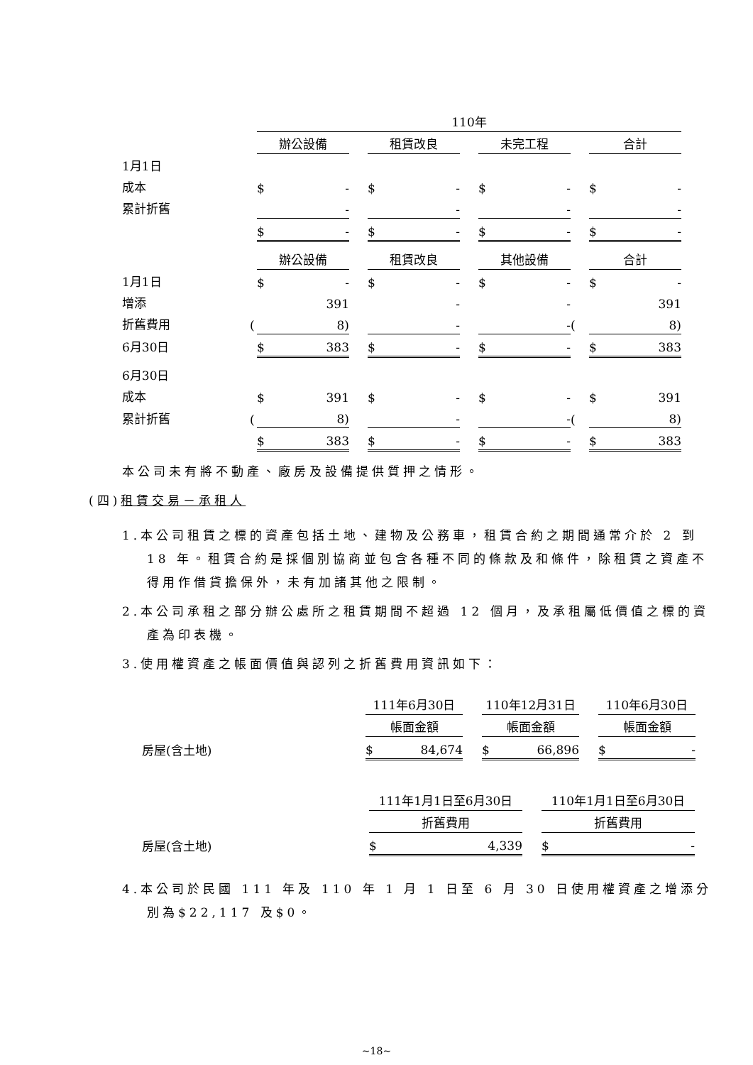| | | 110年 | | | | | | |
| | | 辦公設備 | | 租賃改良 | | 未完工程 | | 合計 |
| 1月1日 | | | | | | | | |
| 成本 | | $ - | | $ - | | $ - | | $ - |
| 累計折舊 | | - | | - | | - | | - |
| | | $ - | | $ - | | $ - | | $ - |
| | | 辦公設備 | | 租賃改良 | | 其他設備 | | 合計 |
| 1月1日 | | $ - | | $ - | | $ - | | $ - |
| 增添 | | 391 | | - | | - | | 391 |
| 折舊費用 | ( | 8) | | - | | - | ( | 8) |
| 6月30日 | | $ 383 | | $ - | | $ - | | $ 383 |
| 6月30日 | | | | | | | | |
| 成本 | | $ 391 | | $ - | | $ - | | $ 391 |
| 累計折舊 | ( | 8) | | - | | - | ( | 8) |
| | | $ 383 | | $ - | | $ - | | $ 383 |
本公司未有將不動產、廠房及設備提供質押之情形。
(四)租賃交易－承租人
1.本公司租賃之標的資產包括土地、建物及公務車，租賃合約之期間通常介於 2 到 18 年。租賃合約是採個別協商並包含各種不同的條款及和條件，除租賃之資產不得用作借貸擔保外，未有加諸其他之限制。
2.本公司承租之部分辦公處所之租賃期間不超過 12 個月，及承租屬低價值之標的資產為印表機。
3.使用權資產之帳面價值與認列之折舊費用資訊如下：
| | 111年6月30日 | | 110年12月31日 | | 110年6月30日 |
| | 帳面金額 | | 帳面金額 | | 帳面金額 |
| 房屋(含土地) | $ 84,674 | | $ 66,896 | | $ - |
| | 111年1月1日至6月30日 | | 110年1月1日至6月30日 |
| | 折舊費用 | | 折舊費用 |
| 房屋(含土地) | $ 4,339 | | $ - |
4.本公司於民國 111 年及 110 年 1 月 1 日至 6 月 30 日使用權資產之增添分別為$22,117 及$0。
~18~